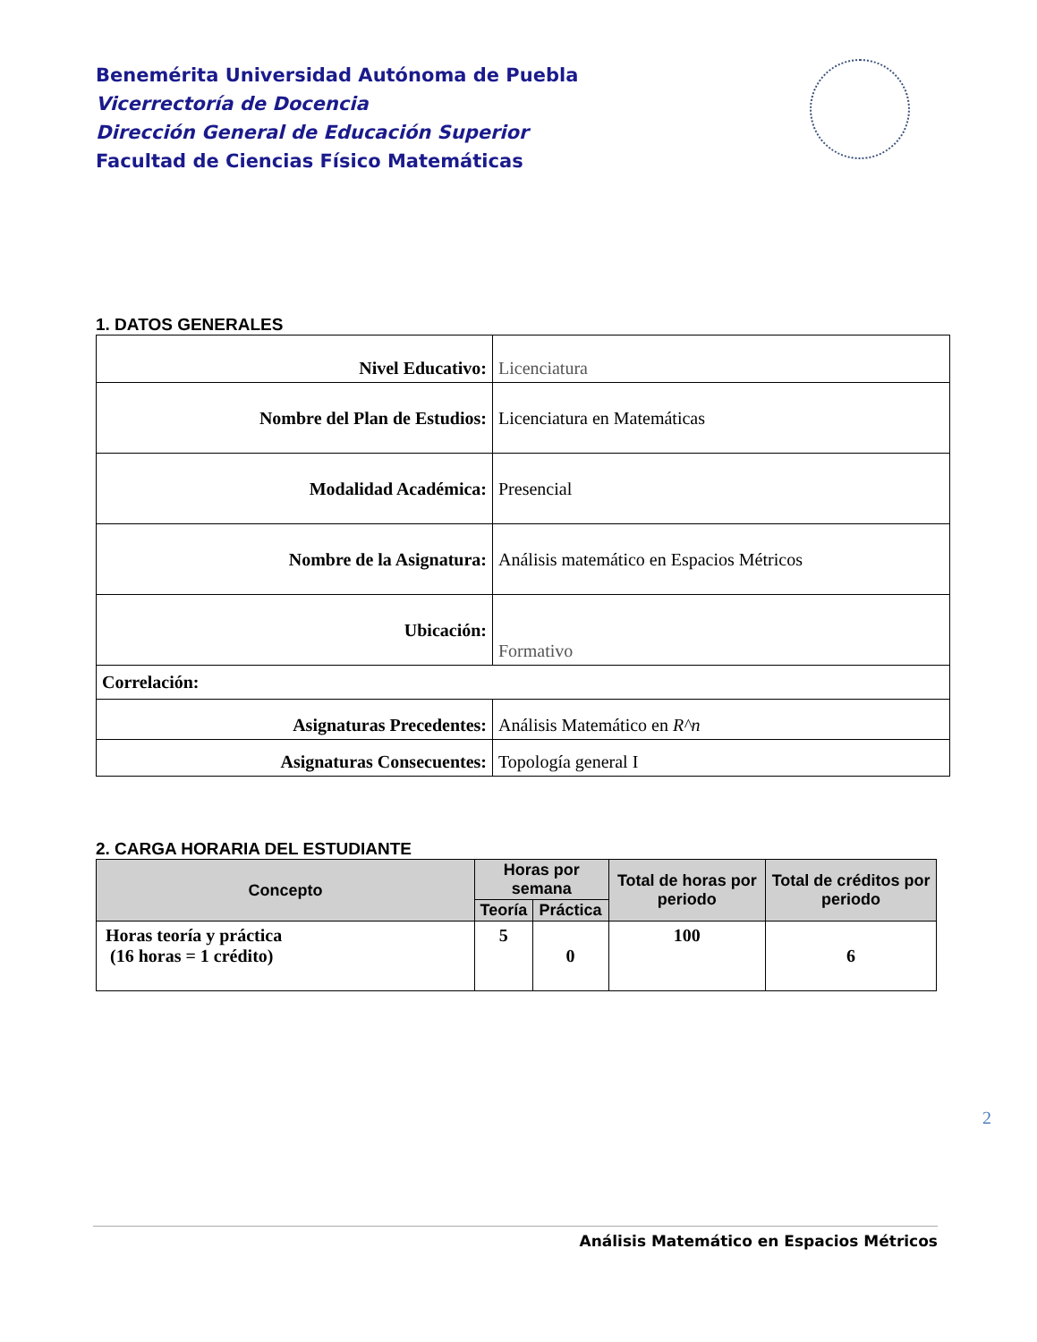Benemérita Universidad Autónoma de Puebla
Vicerrectoría de Docencia
Dirección General de Educación Superior
Facultad de Ciencias Físico Matemáticas
1. DATOS GENERALES
| Nivel Educativo: | Licenciatura |
| Nombre del Plan de Estudios: | Licenciatura en Matemáticas |
| Modalidad Académica: | Presencial |
| Nombre de la Asignatura: | Análisis matemático en Espacios Métricos |
| Ubicación: | Formativo |
| Correlación: | |
| Asignaturas Precedentes: | Análisis Matemático en R^n |
| Asignaturas Consecuentes: | Topología general I |
2. CARGA HORARIA DEL ESTUDIANTE
| Concepto | Horas por semana | | Total de horas por periodo | Total de créditos por periodo |
| --- | --- | --- | --- | --- |
| | Teoría | Práctica | | |
| Horas teoría y práctica (16 horas = 1 crédito) | 5 | 0 | 100 | 6 |
2
Análisis Matemático en Espacios Métricos